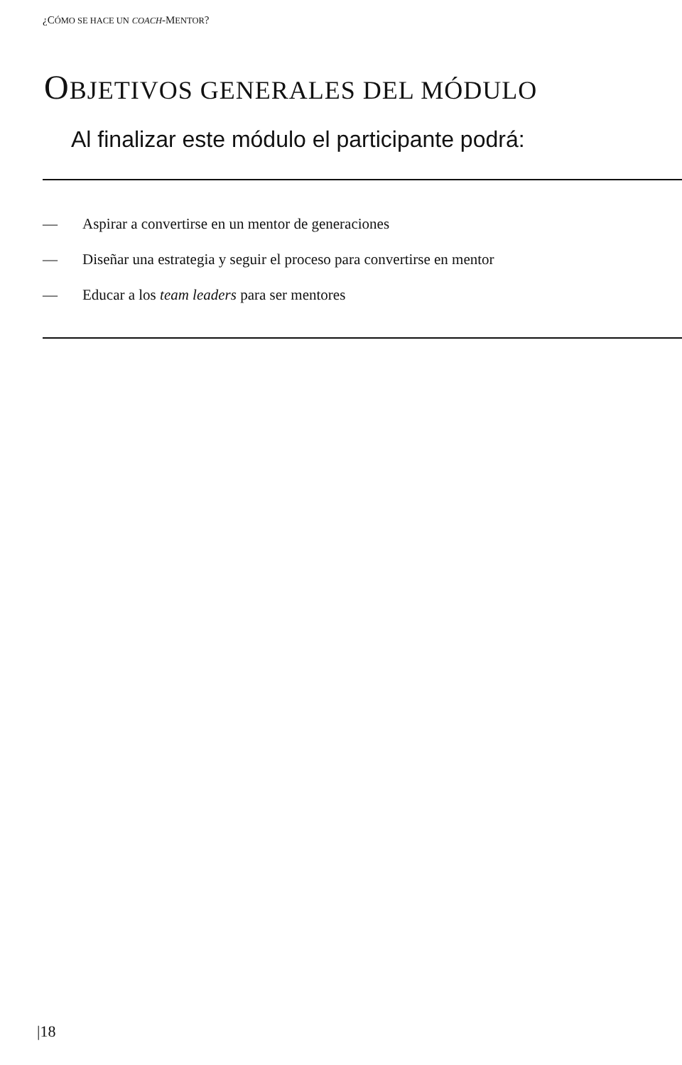¿CÓMO SE HACE UN COACH-MENTOR?
OBJETIVOS GENERALES DEL MÓDULO
Al finalizar este módulo el participante podrá:
— Aspirar a convertirse en un mentor de generaciones
— Diseñar una estrategia y seguir el proceso para convertirse en mentor
— Educar a los team leaders para ser mentores
|18